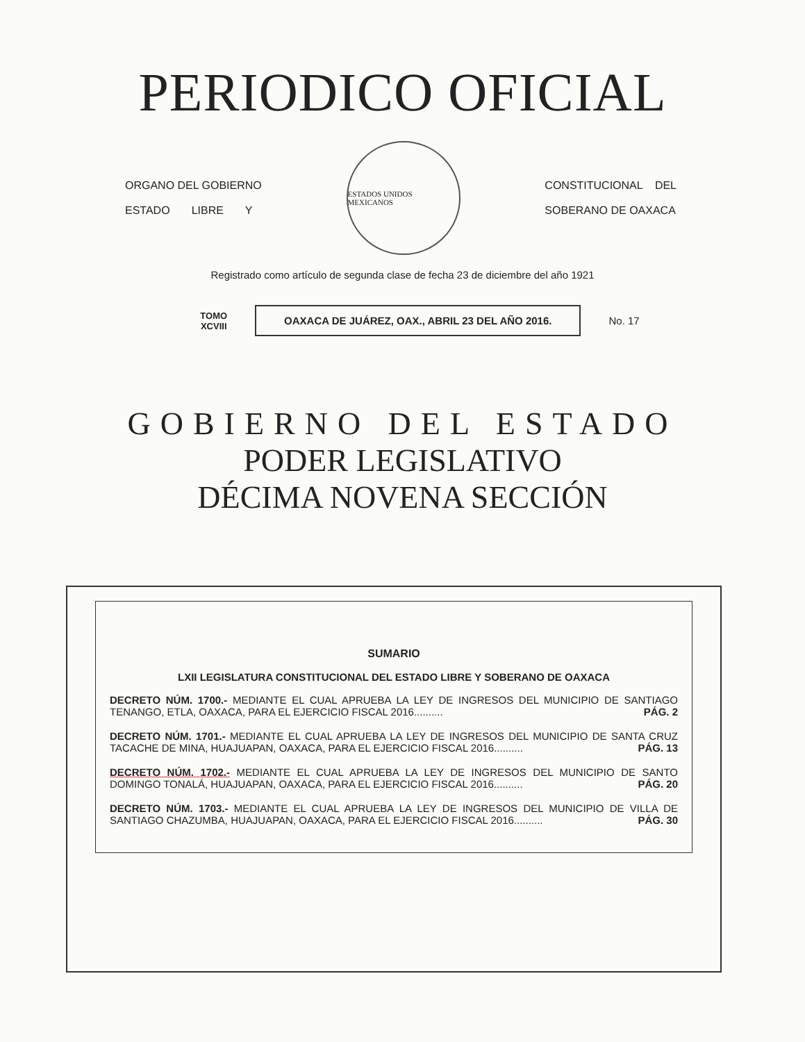PERIODICO OFICIAL
ORGANO DEL GOBIERNO
ESTADO LIBRE Y
ESTADOS UNIDOS MEXICANOS
CONSTITUCIONAL DEL
SOBERANO DE OAXACA
Registrado como artículo de segunda clase de fecha 23 de diciembre del año 1921
TOMO
XCVIII
OAXACA DE JUÁREZ, OAX., ABRIL 23 DEL AÑO 2016.
No. 17
GOBIERNO DEL ESTADO
PODER LEGISLATIVO
DÉCIMA NOVENA SECCIÓN
SUMARIO
LXII LEGISLATURA CONSTITUCIONAL DEL ESTADO LIBRE Y SOBERANO DE OAXACA
DECRETO NÚM. 1700.- MEDIANTE EL CUAL APRUEBA LA LEY DE INGRESOS DEL MUNICIPIO DE SANTIAGO TENANGO, ETLA, OAXACA, PARA EL EJERCICIO FISCAL 2016.......... PÁG. 2
DECRETO NÚM. 1701.- MEDIANTE EL CUAL APRUEBA LA LEY DE INGRESOS DEL MUNICIPIO DE SANTA CRUZ TACACHE DE MINA, HUAJUAPAN, OAXACA, PARA EL EJERCICIO FISCAL 2016.......... PÁG. 13
DECRETO NÚM. 1702.- MEDIANTE EL CUAL APRUEBA LA LEY DE INGRESOS DEL MUNICIPIO DE SANTO DOMINGO TONALÁ, HUAJUAPAN, OAXACA, PARA EL EJERCICIO FISCAL 2016.......... PÁG. 20
DECRETO NÚM. 1703.- MEDIANTE EL CUAL APRUEBA LA LEY DE INGRESOS DEL MUNICIPIO DE VILLA DE SANTIAGO CHAZUMBA, HUAJUAPAN, OAXACA, PARA EL EJERCICIO FISCAL 2016.......... PÁG. 30